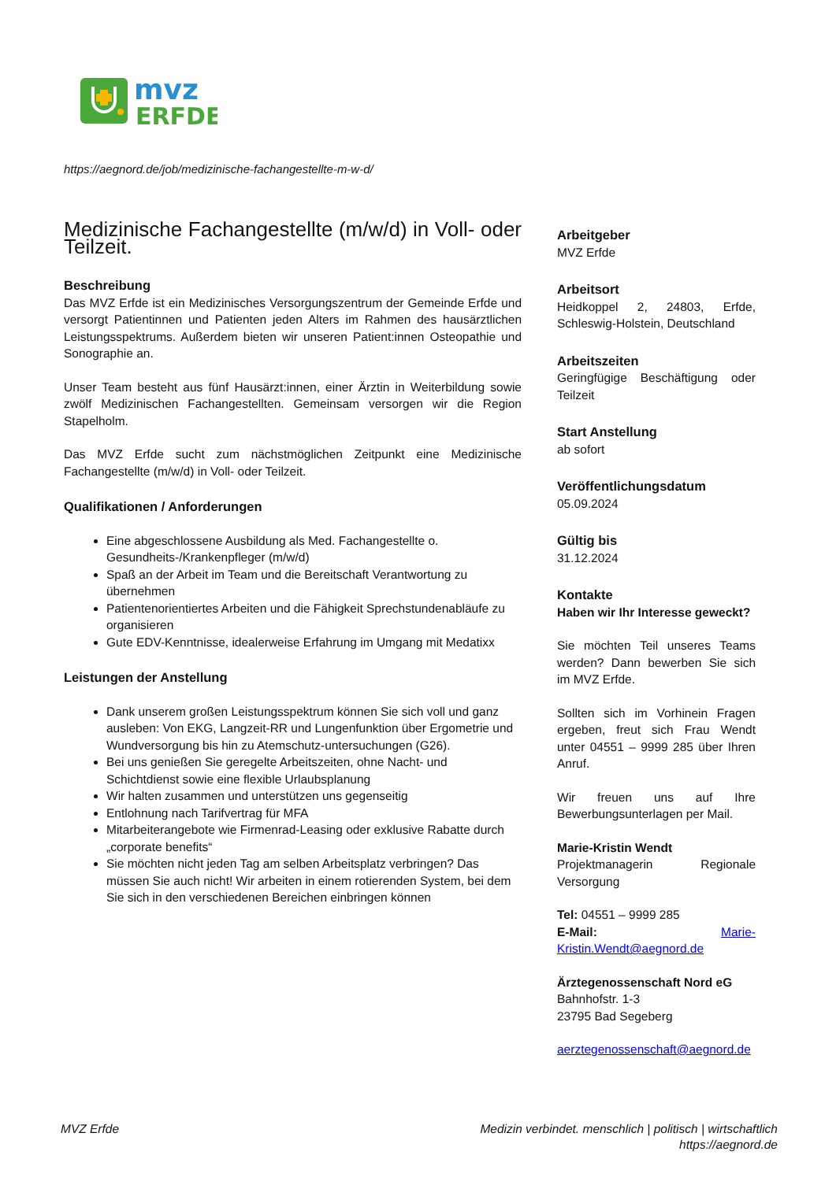mvz
ERFDE
https://aegnord.de/job/medizinische-fachangestellte-m-w-d/
Medizinische Fachangestellte (m/w/d) in Voll- oder
Teilzeit.
Beschreibung
Das MVZ Erfde ist ein Medizinisches Versorgungszentrum der Gemeinde Erfde und versorgt Patientinnen und Patienten jeden Alters im Rahmen des hausärztlichen Leistungsspektrums. Außerdem bieten wir unseren Patient:innen Osteopathie und Sonographie an.
Unser Team besteht aus fünf Hausärzt:innen, einer Ärztin in Weiterbildung sowie zwölf Medizinischen Fachangestellten. Gemeinsam versorgen wir die Region Stapelholm.
Das MVZ Erfde sucht zum nächstmöglichen Zeitpunkt eine Medizinische Fachangestellte (m/w/d) in Voll- oder Teilzeit.
Qualifikationen / Anforderungen
Eine abgeschlossene Ausbildung als Med. Fachangestellte o. Gesundheits-/Krankenpfleger (m/w/d)
Spaß an der Arbeit im Team und die Bereitschaft Verantwortung zu übernehmen
Patientenorientiertes Arbeiten und die Fähigkeit Sprechstundenabläufe zu organisieren
Gute EDV-Kenntnisse, idealerweise Erfahrung im Umgang mit Medatixx
Leistungen der Anstellung
Dank unserem großen Leistungsspektrum können Sie sich voll und ganz ausleben: Von EKG, Langzeit-RR und Lungenfunktion über Ergometrie und Wundversorgung bis hin zu Atemschutz-untersuchungen (G26).
Bei uns genießen Sie geregelte Arbeitszeiten, ohne Nacht- und Schichtdienst sowie eine flexible Urlaubsplanung
Wir halten zusammen und unterstützen uns gegenseitig
Entlohnung nach Tarifvertrag für MFA
Mitarbeiterangebote wie Firmenrad-Leasing oder exklusive Rabatte durch „corporate benefits“
Sie möchten nicht jeden Tag am selben Arbeitsplatz verbringen? Das müssen Sie auch nicht! Wir arbeiten in einem rotierenden System, bei dem Sie sich in den verschiedenen Bereichen einbringen können
Arbeitgeber
MVZ Erfde
Arbeitsort
Heidkoppel 2, 24803, Erfde, Schleswig-Holstein, Deutschland
Arbeitszeiten
Geringfügige Beschäftigung oder Teilzeit
Start Anstellung
ab sofort
Veröffentlichungsdatum
05.09.2024
Gültig bis
31.12.2024
Kontakte
Haben wir Ihr Interesse geweckt?
Sie möchten Teil unseres Teams werden? Dann bewerben Sie sich im MVZ Erfde.
Sollten sich im Vorhinein Fragen ergeben, freut sich Frau Wendt unter 04551 – 9999 285 über Ihren Anruf.
Wir freuen uns auf Ihre Bewerbungsunterlagen per Mail.
Marie-Kristin Wendt
Projektmanagerin Regionale Versorgung
Tel: 04551 – 9999 285
E-Mail: Marie-Kristin.Wendt@aegnord.de
Ärztegenossenschaft Nord eG
Bahnhofstr. 1-3
23795 Bad Segeberg
aerztegenossenschaft@aegnord.de
MVZ Erfde Medizin verbindet. menschlich | politisch | wirtschaftlich
https://aegnord.de